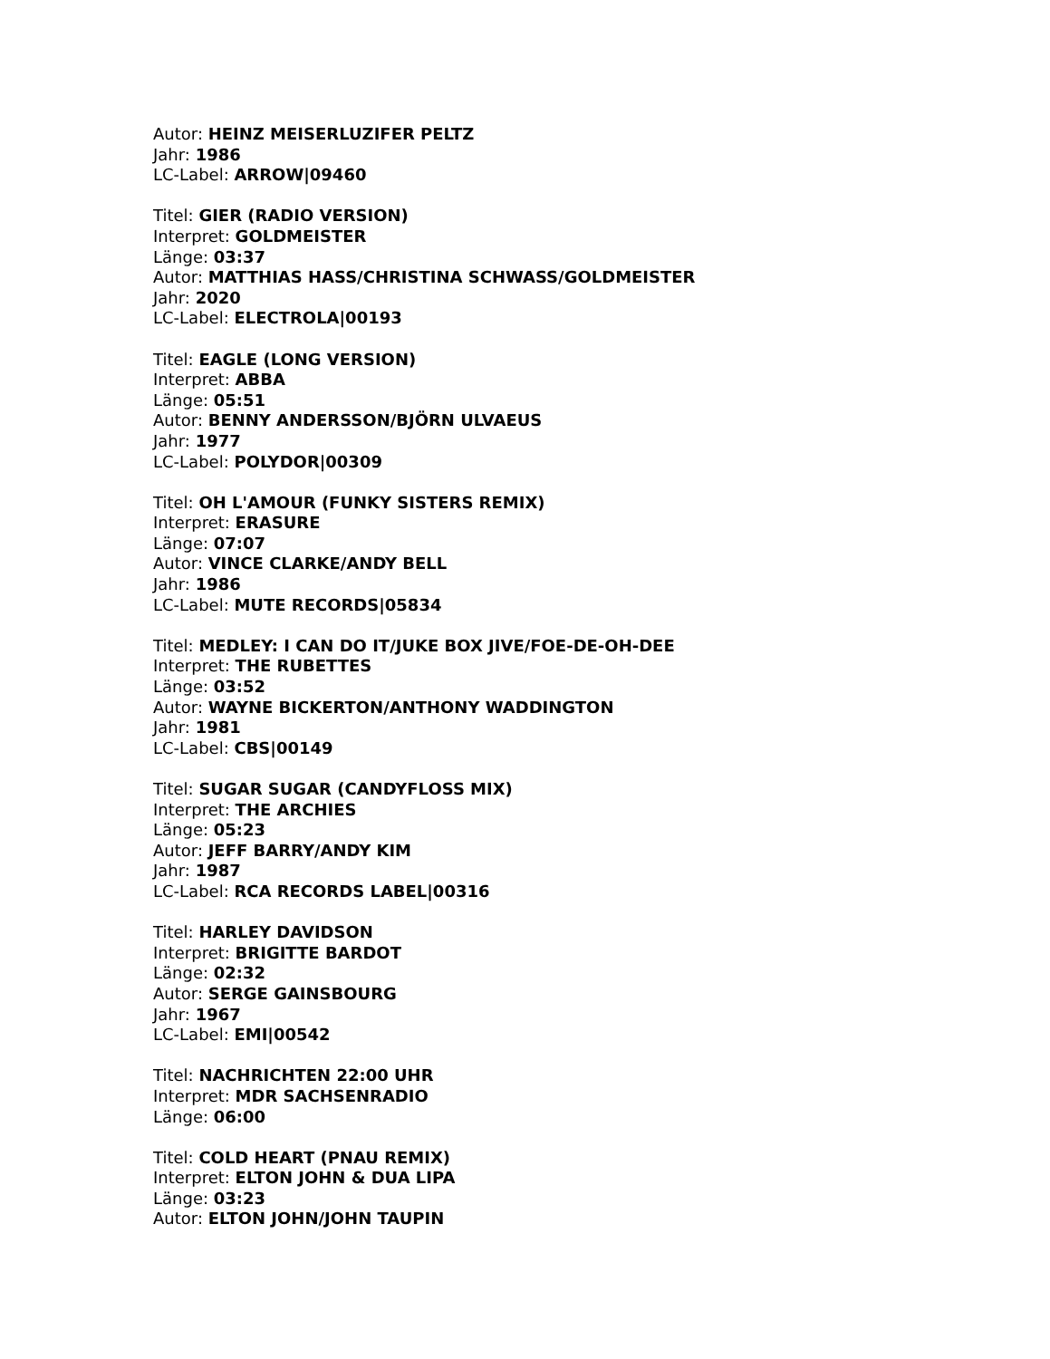Autor: HEINZ MEISERLUZIFER PELTZ
Jahr: 1986
LC-Label: ARROW|09460
Titel: GIER (RADIO VERSION)
Interpret: GOLDMEISTER
Länge: 03:37
Autor: MATTHIAS HASS/CHRISTINA SCHWASS/GOLDMEISTER
Jahr: 2020
LC-Label: ELECTROLA|00193
Titel: EAGLE (LONG VERSION)
Interpret: ABBA
Länge: 05:51
Autor: BENNY ANDERSSON/BJÖRN ULVAEUS
Jahr: 1977
LC-Label: POLYDOR|00309
Titel: OH L'AMOUR (FUNKY SISTERS REMIX)
Interpret: ERASURE
Länge: 07:07
Autor: VINCE CLARKE/ANDY BELL
Jahr: 1986
LC-Label: MUTE RECORDS|05834
Titel: MEDLEY: I CAN DO IT/JUKE BOX JIVE/FOE-DE-OH-DEE
Interpret: THE RUBETTES
Länge: 03:52
Autor: WAYNE BICKERTON/ANTHONY WADDINGTON
Jahr: 1981
LC-Label: CBS|00149
Titel: SUGAR SUGAR (CANDYFLOSS MIX)
Interpret: THE ARCHIES
Länge: 05:23
Autor: JEFF BARRY/ANDY KIM
Jahr: 1987
LC-Label: RCA RECORDS LABEL|00316
Titel: HARLEY DAVIDSON
Interpret: BRIGITTE BARDOT
Länge: 02:32
Autor: SERGE GAINSBOURG
Jahr: 1967
LC-Label: EMI|00542
Titel: NACHRICHTEN 22:00 UHR
Interpret: MDR SACHSENRADIO
Länge: 06:00
Titel: COLD HEART (PNAU REMIX)
Interpret: ELTON JOHN & DUA LIPA
Länge: 03:23
Autor: ELTON JOHN/JOHN TAUPIN